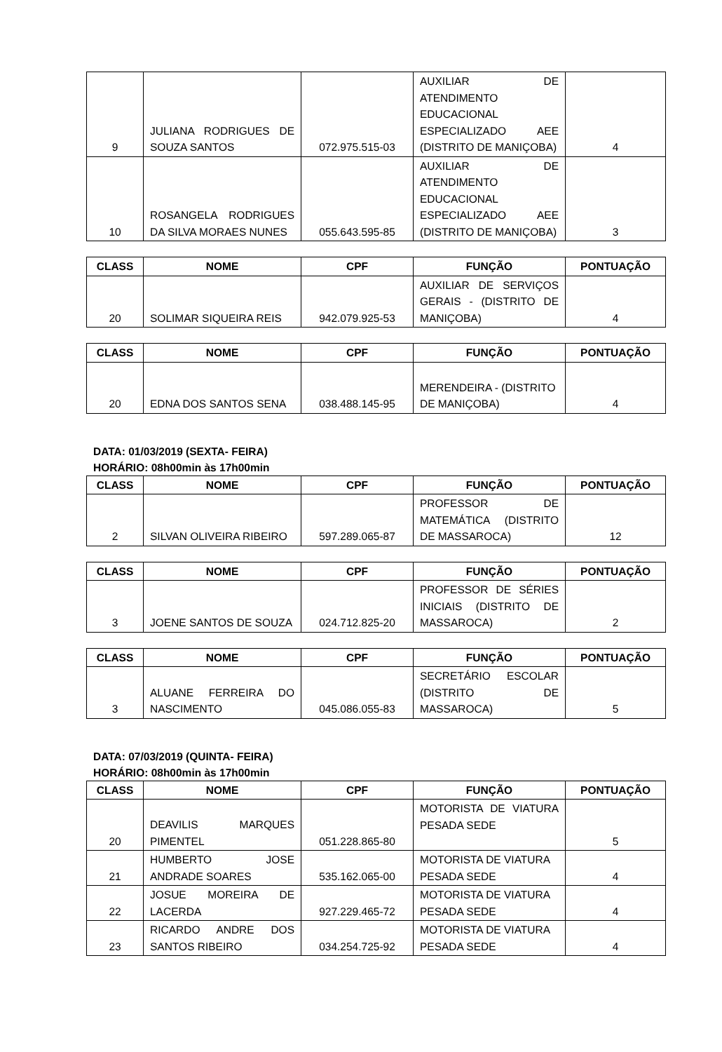| 9 | JULIANA RODRIGUES DE SOUZA SANTOS | 072.975.515-03 | AUXILIAR DE ATENDIMENTO EDUCACIONAL ESPECIALIZADO AEE (DISTRITO DE MANIÇOBA) | 4 |
| 10 | ROSANGELA RODRIGUES DA SILVA MORAES NUNES | 055.643.595-85 | AUXILIAR DE ATENDIMENTO EDUCACIONAL ESPECIALIZADO AEE (DISTRITO DE MANIÇOBA) | 3 |
| CLASS | NOME | CPF | FUNÇÃO | PONTUAÇÃO |
| --- | --- | --- | --- | --- |
| 20 | SOLIMAR SIQUEIRA REIS | 942.079.925-53 | AUXILIAR DE SERVIÇOS GERAIS - (DISTRITO DE MANIÇOBA) | 4 |
| CLASS | NOME | CPF | FUNÇÃO | PONTUAÇÃO |
| --- | --- | --- | --- | --- |
| 20 | EDNA DOS SANTOS SENA | 038.488.145-95 | MERENDEIRA - (DISTRITO DE MANIÇOBA) | 4 |
DATA: 01/03/2019 (SEXTA- FEIRA)
HORÁRIO: 08h00min às 17h00min
| CLASS | NOME | CPF | FUNÇÃO | PONTUAÇÃO |
| --- | --- | --- | --- | --- |
| 2 | SILVAN OLIVEIRA RIBEIRO | 597.289.065-87 | PROFESSOR DE MATEMÁTICA (DISTRITO DE MASSAROCA) | 12 |
| CLASS | NOME | CPF | FUNÇÃO | PONTUAÇÃO |
| --- | --- | --- | --- | --- |
| 3 | JOENE SANTOS DE SOUZA | 024.712.825-20 | PROFESSOR DE SÉRIES INICIAIS (DISTRITO DE MASSAROCA) | 2 |
| CLASS | NOME | CPF | FUNÇÃO | PONTUAÇÃO |
| --- | --- | --- | --- | --- |
| 3 | ALUANE FERREIRA DO NASCIMENTO | 045.086.055-83 | SECRETÁRIO ESCOLAR (DISTRITO DE MASSAROCA) | 5 |
DATA: 07/03/2019 (QUINTA- FEIRA)
HORÁRIO: 08h00min às 17h00min
| CLASS | NOME | CPF | FUNÇÃO | PONTUAÇÃO |
| --- | --- | --- | --- | --- |
| 20 | DEAVILIS MARQUES PIMENTEL | 051.228.865-80 | MOTORISTA DE VIATURA PESADA SEDE | 5 |
| 21 | HUMBERTO JOSE ANDRADE SOARES | 535.162.065-00 | MOTORISTA DE VIATURA PESADA SEDE | 4 |
| 22 | JOSUE MOREIRA DE LACERDA | 927.229.465-72 | MOTORISTA DE VIATURA PESADA SEDE | 4 |
| 23 | RICARDO ANDRE DOS SANTOS RIBEIRO | 034.254.725-92 | MOTORISTA DE VIATURA PESADA SEDE | 4 |